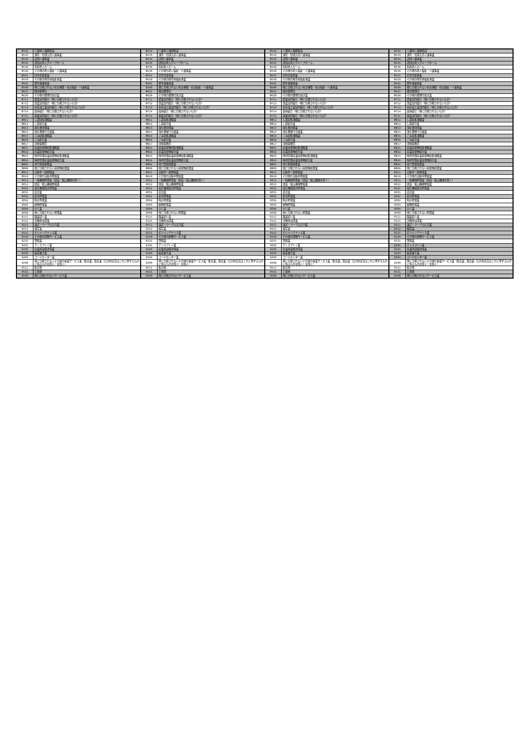| 8542 | 介護老人保健施設 |
| 8543 | 通所・短期入所介護事業 |
| 8544 | 訪問介護事業 |
| 8545 | 認知症老人グループホーム |
| 8546 | 有料老人ホーム |
| 8549 | その他の老人福祉・介護事業 |
| 8551 | 居住支援事業 |
| 8559 | その他の障害者福祉事業 |
| 8591 | 更生保護事業 |
| 8599 | 他に分類されない社会保険・社会福祉・介護事業 |
| 8621 | 簡易郵便局 |
| 8629 | その他の郵便局受託業 |
| 8711 | 農業協同組合（他に分類されないもの） |
| 8712 | 漁業協同組合（他に分類されないもの） |
| 8713 | 水産加工業協同組合（他に分類されないもの） |
| 8714 | 森林組合（他に分類されないもの） |
| 8721 | 事業協同組合（他に分類されないもの） |
| 8811 | し尿収集運搬業 |
| 8812 | し尿処分業 |
| 8813 | 浄化槽清掃業 |
| 8814 | 浄化槽保守点検業 |
| 8815 | ごみ収集運搬業 |
| 8816 | ごみ処分業 |
| 8817 | 清掃事務所 |
| 8821 | 産業廃棄物収集運搬業 |
| 8822 | 産業廃棄物処分業 |
| 8823 | 特別管理産業廃棄物収集運搬業 |
| 8824 | 特別管理産業廃棄物処分業 |
| 8891 | 死亡獣畜取扱業 |
| 8899 | 他に分類されない廃棄物処理業 |
| 8911 | 自動車一般整備業 |
| 8919 | その他の自動車整備業 |
| 9011 | 一般機械修理業（建設・鉱山機械を除く） |
| 9012 | 建設・鉱山機械整備業 |
| 9021 | 電気機械器具修理業 |
| 9031 | 表具業 |
| 9091 | 家具修理業 |
| 9092 | 時計修理業 |
| 9093 | 履物修理業 |
| 9094 | かじ業 |
| 9099 | 他に分類されない修理業 |
| 9111 | 職業紹介業 |
| 9121 | 労働者派遣業 |
| 9211 | 速記・ワープロ入力業 |
| 9212 | 複写業 |
| 9221 | ビルメンテナンス業 |
| 9229 | その他の建物サービス業 |
| 9231 | 警備業 |
| 9291 | ディスプレイ業 |
| 9292 | 産業用設備洗浄業 |
| 9293 | 看板書き業 |
| 9294 | コールセンター業 |
| 9299 | 他に分類されないその他の事業サービス業（集金業，取立業（公共料金又はこれに準ずるものに係るものを除く）を除く） |
| 9511 | 集会場 |
| 9521 | と畜場 |
| 9599 | 他に分類されないサービス業 |
| 8542 | 介護老人保健施設 |
| 8543 | 通所・短期入所介護事業 |
| 8544 | 訪問介護事業 |
| 8545 | 認知症老人グループホーム |
| 8546 | 有料老人ホーム |
| 8549 | その他の老人福祉・介護事業 |
| 8551 | 居住支援事業 |
| 8559 | その他の障害者福祉事業 |
| 8591 | 更生保護事業 |
| 8599 | 他に分類されない社会保険・社会福祉・介護事業 |
| 8621 | 簡易郵便局 |
| 8629 | その他の郵便局受託業 |
| 8711 | 農業協同組合（他に分類されないもの） |
| 8712 | 漁業協同組合（他に分類されないもの） |
| 8713 | 水産加工業協同組合（他に分類されないもの） |
| 8714 | 森林組合（他に分類されないもの） |
| 8721 | 事業協同組合（他に分類されないもの） |
| 8811 | し尿収集運搬業 |
| 8812 | し尿処分業 |
| 8813 | 浄化槽清掃業 |
| 8814 | 浄化槽保守点検業 |
| 8815 | ごみ収集運搬業 |
| 8816 | ごみ処分業 |
| 8817 | 清掃事務所 |
| 8821 | 産業廃棄物収集運搬業 |
| 8822 | 産業廃棄物処分業 |
| 8823 | 特別管理産業廃棄物収集運搬業 |
| 8824 | 特別管理産業廃棄物処分業 |
| 8891 | 死亡獣畜取扱業 |
| 8899 | 他に分類されない廃棄物処理業 |
| 8911 | 自動車一般整備業 |
| 8919 | その他の自動車整備業 |
| 9011 | 一般機械修理業（建設・鉱山機械を除く） |
| 9012 | 建設・鉱山機械整備業 |
| 9021 | 電気機械器具修理業 |
| 9031 | 表具業 |
| 9091 | 家具修理業 |
| 9092 | 時計修理業 |
| 9093 | 履物修理業 |
| 9094 | かじ業 |
| 9099 | 他に分類されない修理業 |
| 9111 | 職業紹介業 |
| 9121 | 労働者派遣業 |
| 9211 | 速記・ワープロ入力業 |
| 9212 | 複写業 |
| 9221 | ビルメンテナンス業 |
| 9229 | その他の建物サービス業 |
| 9231 | 警備業 |
| 9291 | ディスプレイ業 |
| 9292 | 産業用設備洗浄業 |
| 9293 | 看板書き業 |
| 9294 | コールセンター業 |
| 9299 | 他に分類されないその他の事業サービス業（集金業，取立業（公共料金又はこれに準ずるものに係るものを除く）を除く） |
| 9511 | 集会場 |
| 9521 | と畜場 |
| 9599 | 他に分類されないサービス業 |
| 8542 | 介護老人保健施設 |
| 8543 | 通所・短期入所介護事業 |
| 8544 | 訪問介護事業 |
| 8545 | 認知症老人グループホーム |
| 8546 | 有料老人ホーム |
| 8549 | その他の老人福祉・介護事業 |
| 8551 | 居住支援事業 |
| 8559 | その他の障害者福祉事業 |
| 8591 | 更生保護事業 |
| 8599 | 他に分類されない社会保険・社会福祉・介護事業 |
| 8621 | 簡易郵便局 |
| 8629 | その他の郵便局受託業 |
| 8711 | 農業協同組合（他に分類されないもの） |
| 8712 | 漁業協同組合（他に分類されないもの） |
| 8713 | 水産加工業協同組合（他に分類されないもの） |
| 8714 | 森林組合（他に分類されないもの） |
| 8721 | 事業協同組合（他に分類されないもの） |
| 8811 | し尿収集運搬業 |
| 8812 | し尿処分業 |
| 8813 | 浄化槽清掃業 |
| 8814 | 浄化槽保守点検業 |
| 8815 | ごみ収集運搬業 |
| 8816 | ごみ処分業 |
| 8817 | 清掃事務所 |
| 8821 | 産業廃棄物収集運搬業 |
| 8822 | 産業廃棄物処分業 |
| 8823 | 特別管理産業廃棄物収集運搬業 |
| 8824 | 特別管理産業廃棄物処分業 |
| 8891 | 死亡獣畜取扱業 |
| 8899 | 他に分類されない廃棄物処理業 |
| 8911 | 自動車一般整備業 |
| 8919 | その他の自動車整備業 |
| 9011 | 一般機械修理業（建設・鉱山機械を除く） |
| 9012 | 建設・鉱山機械整備業 |
| 9021 | 電気機械器具修理業 |
| 9031 | 表具業 |
| 9091 | 家具修理業 |
| 9092 | 時計修理業 |
| 9093 | 履物修理業 |
| 9094 | かじ業 |
| 9099 | 他に分類されない修理業 |
| 9111 | 職業紹介業 |
| 9121 | 労働者派遣業 |
| 9211 | 速記・ワープロ入力業 |
| 9212 | 複写業 |
| 9221 | ビルメンテナンス業 |
| 9229 | その他の建物サービス業 |
| 9231 | 警備業 |
| 9291 | ディスプレイ業 |
| 9292 | 産業用設備洗浄業 |
| 9293 | 看板書き業 |
| 9294 | コールセンター業 |
| 9299 | 他に分類されないその他の事業サービス業（集金業，取立業（公共料金又はこれに準ずるものに係るものを除く）を除く） |
| 9511 | 集会場 |
| 9521 | と畜場 |
| 9599 | 他に分類されないサービス業 |
| 8542 | 介護老人保健施設 |
| 8543 | 通所・短期入所介護事業 |
| 8544 | 訪問介護事業 |
| 8545 | 認知症老人グループホーム |
| 8546 | 有料老人ホーム |
| 8549 | その他の老人福祉・介護事業 |
| 8551 | 居住支援事業 |
| 8559 | その他の障害者福祉事業 |
| 8591 | 更生保護事業 |
| 8599 | 他に分類されない社会保険・社会福祉・介護事業 |
| 8621 | 簡易郵便局 |
| 8629 | その他の郵便局受託業 |
| 8711 | 農業協同組合（他に分類されないもの） |
| 8712 | 漁業協同組合（他に分類されないもの） |
| 8713 | 水産加工業協同組合（他に分類されないもの） |
| 8714 | 森林組合（他に分類されないもの） |
| 8721 | 事業協同組合（他に分類されないもの） |
| 8811 | し尿収集運搬業 |
| 8812 | し尿処分業 |
| 8813 | 浄化槽清掃業 |
| 8814 | 浄化槽保守点検業 |
| 8815 | ごみ収集運搬業 |
| 8816 | ごみ処分業 |
| 8817 | 清掃事務所 |
| 8821 | 産業廃棄物収集運搬業 |
| 8822 | 産業廃棄物処分業 |
| 8823 | 特別管理産業廃棄物収集運搬業 |
| 8824 | 特別管理産業廃棄物処分業 |
| 8891 | 死亡獣畜取扱業 |
| 8899 | 他に分類されない廃棄物処理業 |
| 8911 | 自動車一般整備業 |
| 8919 | その他の自動車整備業 |
| 9011 | 一般機械修理業（建設・鉱山機械を除く） |
| 9012 | 建設・鉱山機械整備業 |
| 9021 | 電気機械器具修理業 |
| 9031 | 表具業 |
| 9091 | 家具修理業 |
| 9092 | 時計修理業 |
| 9093 | 履物修理業 |
| 9094 | かじ業 |
| 9099 | 他に分類されない修理業 |
| 9111 | 職業紹介業 |
| 9121 | 労働者派遣業 |
| 9211 | 速記・ワープロ入力業 |
| 9212 | 複写業 |
| 9221 | ビルメンテナンス業 |
| 9229 | その他の建物サービス業 |
| 9231 | 警備業 |
| 9291 | ディスプレイ業 |
| 9292 | 産業用設備洗浄業 |
| 9293 | 看板書き業 |
| 9294 | コールセンター業 |
| 9299 | 他に分類されないその他の事業サービス業（集金業，取立業（公共料金又はこれに準ずるものに係るものを除く）を除く） |
| 9511 | 集会場 |
| 9521 | と畜場 |
| 9599 | 他に分類されないサービス業 |